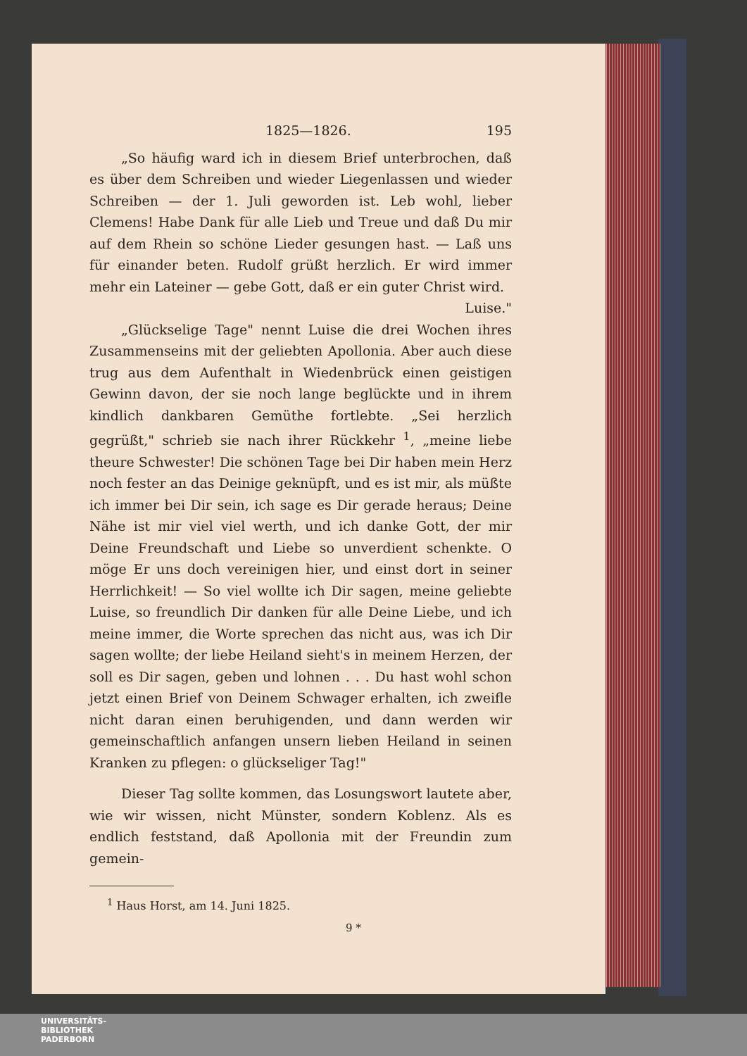1825—1826. 195
„So häufig ward ich in diesem Brief unterbrochen, daß es über dem Schreiben und wieder Liegenlassen und wieder Schreiben — der 1. Juli geworden ist. Leb wohl, lieber Clemens! Habe Dank für alle Lieb und Treue und daß Du mir auf dem Rhein so schöne Lieder gesungen hast. — Laß uns für einander beten. Rudolf grüßt herzlich. Er wird immer mehr ein Lateiner — gebe Gott, daß er ein guter Christ wird.
Luise."
„Glückselige Tage" nennt Luise die drei Wochen ihres Zusammenseins mit der geliebten Apollonia. Aber auch diese trug aus dem Aufenthalt in Wiedenbrück einen geistigen Gewinn davon, der sie noch lange beglückte und in ihrem kindlich dankbaren Gemüthe fortlebte. „Sei herzlich gegrüßt," schrieb sie nach ihrer Rückkehr <sup>1</sup>, „meine liebe theure Schwester! Die schönen Tage bei Dir haben mein Herz noch fester an das Deinige geknüpft, und es ist mir, als müßte ich immer bei Dir sein, ich sage es Dir gerade heraus; Deine Nähe ist mir viel viel werth, und ich danke Gott, der mir Deine Freundschaft und Liebe so unverdient schenkte. O möge Er uns doch vereinigen hier, und einst dort in seiner Herrlichkeit! — So viel wollte ich Dir sagen, meine geliebte Luise, so freundlich Dir danken für alle Deine Liebe, und ich meine immer, die Worte sprechen das nicht aus, was ich Dir sagen wollte; der liebe Heiland sieht's in meinem Herzen, der soll es Dir sagen, geben und lohnen . . . Du hast wohl schon jetzt einen Brief von Deinem Schwager erhalten, ich zweifle nicht daran einen beruhigenden, und dann werden wir gemeinschaftlich anfangen unsern lieben Heiland in seinen Kranken zu pflegen: o glückseliger Tag!"
Dieser Tag sollte kommen, das Losungswort lautete aber, wie wir wissen, nicht Münster, sondern Koblenz. Als es endlich feststand, daß Apollonia mit der Freundin zum gemein-
<sup>1</sup> Haus Horst, am 14. Juni 1825.
9 *
UNIVERSITÄTS-
BIBLIOTHEK
PADERBORN